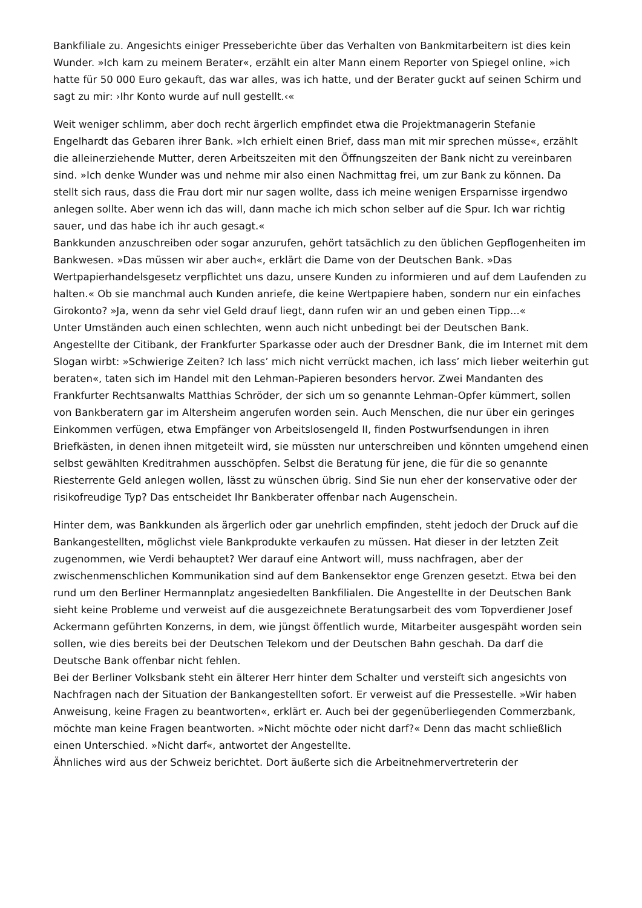Bankfiliale zu. Angesichts einiger Presseberichte über das Verhalten von Bankmitarbeitern ist dies kein Wunder. »Ich kam zu meinem Berater«, erzählt ein alter Mann einem Reporter von Spiegel online, »ich hatte für 50 000 Euro gekauft, das war alles, was ich hatte, und der Berater guckt auf seinen Schirm und sagt zu mir: ›Ihr Konto wurde auf null gestellt.‹«
Weit weniger schlimm, aber doch recht ärgerlich empfindet etwa die Projektmanagerin Stefanie Engelhardt das Gebaren ihrer Bank. »Ich erhielt einen Brief, dass man mit mir sprechen müsse«, erzählt die alleinerziehende Mutter, deren Arbeitszeiten mit den Öffnungszeiten der Bank nicht zu vereinbaren sind. »Ich denke Wunder was und nehme mir also einen Nachmittag frei, um zur Bank zu können. Da stellt sich raus, dass die Frau dort mir nur sagen wollte, dass ich meine wenigen Ersparnisse irgendwo anlegen sollte. Aber wenn ich das will, dann mache ich mich schon selber auf die Spur. Ich war richtig sauer, und das habe ich ihr auch gesagt.«
Bankkunden anzuschreiben oder sogar anzurufen, gehört tatsächlich zu den üblichen Gepflogenheiten im Bankwesen. »Das müssen wir aber auch«, erklärt die Dame von der Deutschen Bank. »Das Wertpapierhandelsgesetz verpflichtet uns dazu, unsere Kunden zu informieren und auf dem Laufenden zu halten.« Ob sie manchmal auch Kunden anriefe, die keine Wertpapiere haben, sondern nur ein einfaches Girokonto? »Ja, wenn da sehr viel Geld drauf liegt, dann rufen wir an und geben einen Tipp...«
Unter Umständen auch einen schlechten, wenn auch nicht unbedingt bei der Deutschen Bank. Angestellte der Citibank, der Frankfurter Sparkasse oder auch der Dresdner Bank, die im Internet mit dem Slogan wirbt: »Schwierige Zeiten? Ich lass’ mich nicht verrückt machen, ich lass’ mich lieber weiterhin gut beraten«, taten sich im Handel mit den Lehman-Papieren besonders hervor. Zwei Mandanten des Frankfurter Rechtsanwalts Matthias Schröder, der sich um so genannte Lehman-Opfer kümmert, sollen von Bankberatern gar im Altersheim angerufen worden sein. Auch Menschen, die nur über ein geringes Einkommen verfügen, etwa Empfänger von Arbeitslosengeld II, finden Postwurfsendungen in ihren Briefkästen, in denen ihnen mitgeteilt wird, sie müssten nur unterschreiben und könnten umgehend einen selbst gewählten Kreditrahmen ausschöpfen. Selbst die Beratung für jene, die für die so genannte Riesterrente Geld anlegen wollen, lässt zu wünschen übrig. Sind Sie nun eher der konservative oder der risikofreudige Typ? Das entscheidet Ihr Bankberater offenbar nach Augenschein.
Hinter dem, was Bankkunden als ärgerlich oder gar unehrlich empfinden, steht jedoch der Druck auf die Bankangestellten, möglichst viele Bankprodukte verkaufen zu müssen. Hat dieser in der letzten Zeit zugenommen, wie Verdi behauptet? Wer darauf eine Antwort will, muss nachfragen, aber der zwischenmenschlichen Kommunikation sind auf dem Bankensektor enge Grenzen gesetzt. Etwa bei den rund um den Berliner Hermannplatz angesiedelten Bankfilialen. Die Angestellte in der Deutschen Bank sieht keine Probleme und verweist auf die ausgezeichnete Beratungsarbeit des vom Topverdiener Josef Ackermann geführten Konzerns, in dem, wie jüngst öffentlich wurde, Mitarbeiter ausgespäht worden sein sollen, wie dies bereits bei der Deutschen Telekom und der Deutschen Bahn geschah. Da darf die Deutsche Bank offenbar nicht fehlen.
Bei der Berliner Volksbank steht ein älterer Herr hinter dem Schalter und versteift sich angesichts von Nachfragen nach der Situation der Bankangestellten sofort. Er verweist auf die Pressestelle. »Wir haben Anweisung, keine Fragen zu beantworten«, erklärt er. Auch bei der gegenüberliegenden Commerzbank, möchte man keine Fragen beantworten. »Nicht möchte oder nicht darf?« Denn das macht schließlich einen Unterschied. »Nicht darf«, antwortet der Angestellte.
Ähnliches wird aus der Schweiz berichtet. Dort äußerte sich die Arbeitnehmervertreterin der